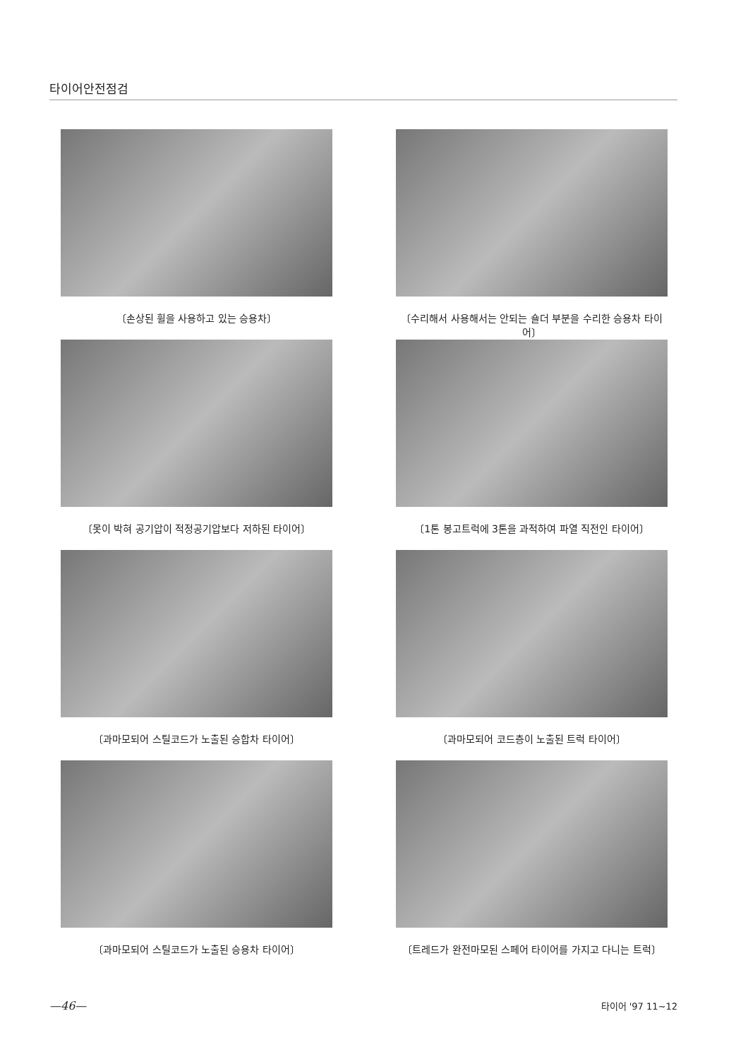타이어안전점검
〔손상된 휠을 사용하고 있는 승용차〕
〔수리해서 사용해서는 안되는 숄더 부분을 수리한 승용차 타이어〕
〔못이 박혀 공기압이 적정공기압보다 저하된 타이어〕
〔1톤 봉고트럭에 3톤을 과적하여 파열 직전인 타이어〕
〔과마모되어 스틸코드가 노출된 승합차 타이어〕
〔과마모되어 코드층이 노출된 트럭 타이어〕
〔과마모되어 스틸코드가 노출된 승용차 타이어〕
〔트레드가 완전마모된 스페어 타이어를 가지고 다니는 트럭〕
—46— 타이어 '97 11~12